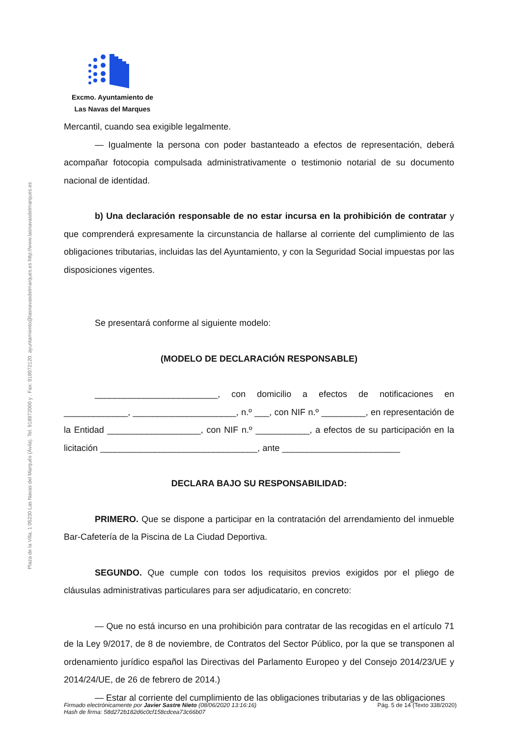Plaza de la Villa, 1 05230 Las Navas del Marqués (Ávila). Tel. 918972000 y . Fax: 918972120. ayuntamiento@lasnavasdelmarques.es http://www.lasnavasdelmarques.es
Excmo. Ayuntamiento de
Las Navas del Marques
Mercantil, cuando sea exigible legalmente.
— Igualmente la persona con poder bastanteado a efectos de representación, deberá acompañar fotocopia compulsada administrativamente o testimonio notarial de su documento nacional de identidad.
b) Una declaración responsable de no estar incursa en la prohibición de contratar y que comprenderá expresamente la circunstancia de hallarse al corriente del cumplimiento de las obligaciones tributarias, incluidas las del Ayuntamiento, y con la Seguridad Social impuestas por las disposiciones vigentes.
Se presentará conforme al siguiente modelo:
(MODELO DE DECLARACIÓN RESPONSABLE)
_________________________, con domicilio a efectos de notificaciones en _____________, _____________________, n.º ___, con NIF n.º _________, en representación de la Entidad ___________________, con NIF n.º ___________, a efectos de su participación en la licitación ________________________________, ante ________________________
DECLARA BAJO SU RESPONSABILIDAD:
PRIMERO. Que se dispone a participar en la contratación del arrendamiento del inmueble Bar-Cafetería de la Piscina de La Ciudad Deportiva.
SEGUNDO. Que cumple con todos los requisitos previos exigidos por el pliego de cláusulas administrativas particulares para ser adjudicatario, en concreto:
— Que no está incurso en una prohibición para contratar de las recogidas en el artículo 71 de la Ley 9/2017, de 8 de noviembre, de Contratos del Sector Público, por la que se transponen al ordenamiento jurídico español las Directivas del Parlamento Europeo y del Consejo 2014/23/UE y 2014/24/UE, de 26 de febrero de 2014.)
— Estar al corriente del cumplimiento de las obligaciones tributarias y de las obligaciones
Firmado electrónicamente por Javier Sastre Nieto (08/06/2020 13:16:16)
Hash de firma: 58d272b182d6c0cf158cdcea73c66b07 Pág. 5 de 14 (Texto 338/2020)